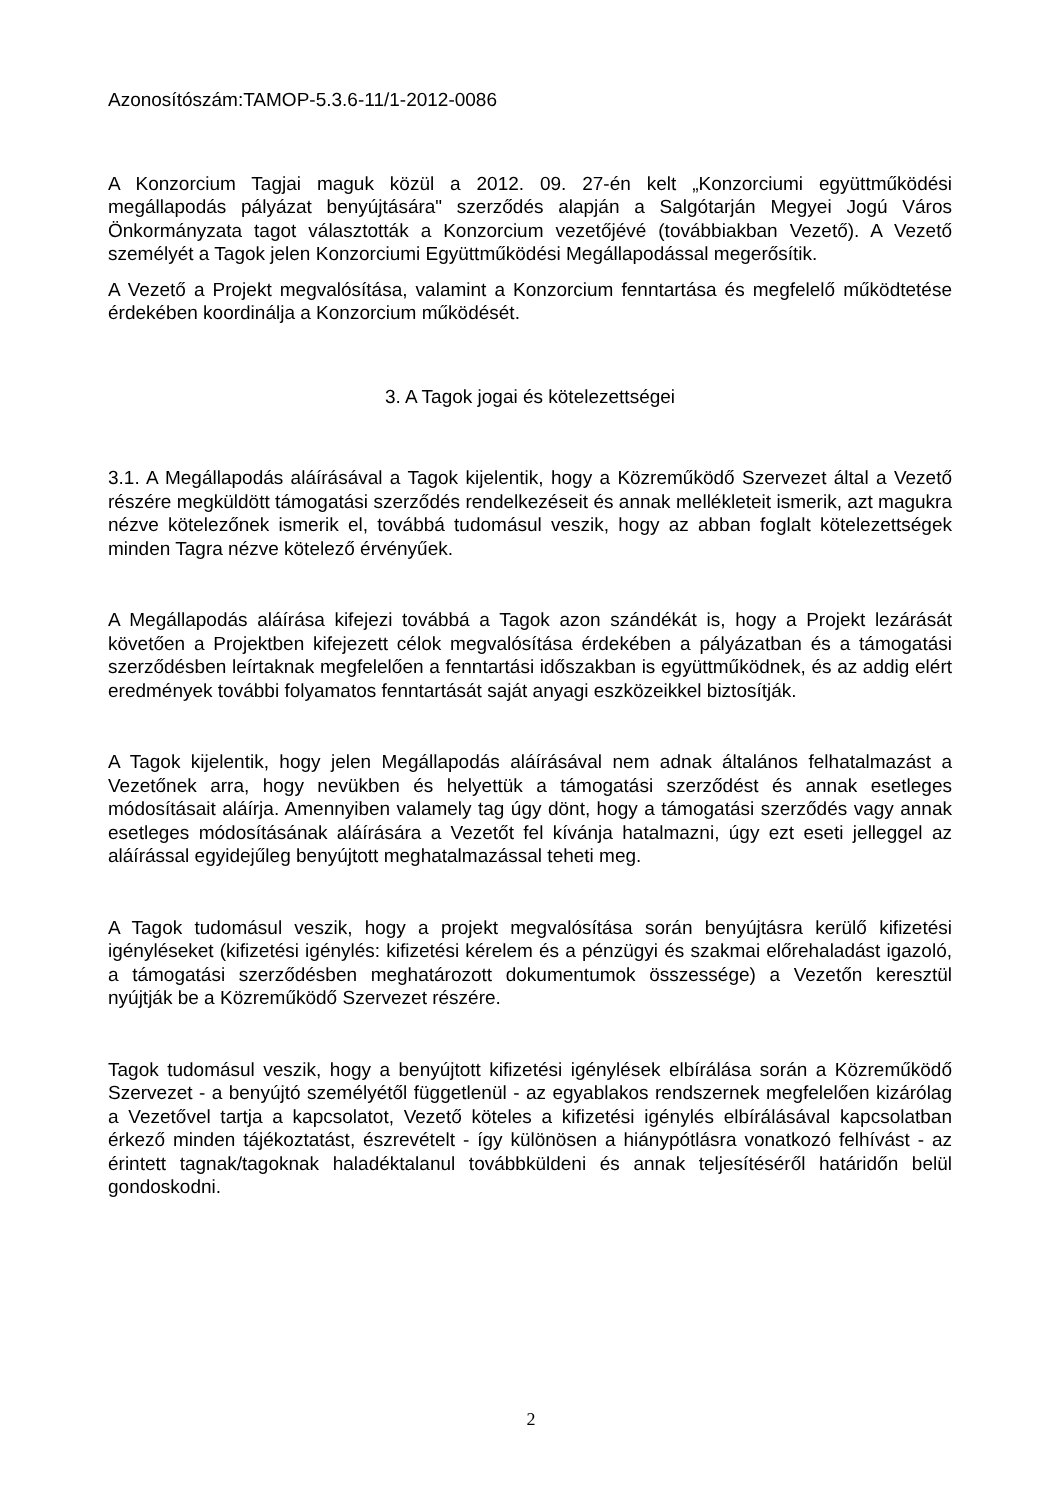Azonosítószám:TAMOP-5.3.6-11/1-2012-0086
A Konzorcium Tagjai maguk közül a 2012. 09. 27-én kelt „Konzorciumi együttműködési megállapodás pályázat benyújtására" szerződés alapján a Salgótarján Megyei Jogú Város Önkormányzata tagot választották a Konzorcium vezetőjévé (továbbiakban Vezető). A Vezető személyét a Tagok jelen Konzorciumi Együttműködési Megállapodással megerősítik.
A Vezető a Projekt megvalósítása, valamint a Konzorcium fenntartása és megfelelő működtetése érdekében koordinálja a Konzorcium működését.
3. A Tagok jogai és kötelezettségei
3.1. A Megállapodás aláírásával a Tagok kijelentik, hogy a Közreműködő Szervezet által a Vezető részére megküldött támogatási szerződés rendelkezéseit és annak mellékleteit ismerik, azt magukra nézve kötelezőnek ismerik el, továbbá tudomásul veszik, hogy az abban foglalt kötelezettségek minden Tagra nézve kötelező érvényűek.
A Megállapodás aláírása kifejezi továbbá a Tagok azon szándékát is, hogy a Projekt lezárását követően a Projektben kifejezett célok megvalósítása érdekében a pályázatban és a támogatási szerződésben leírtaknak megfelelően a fenntartási időszakban is együttműködnek, és az addig elért eredmények további folyamatos fenntartását saját anyagi eszközeikkel biztosítják.
A Tagok kijelentik, hogy jelen Megállapodás aláírásával nem adnak általános felhatalmazást a Vezetőnek arra, hogy nevükben és helyettük a támogatási szerződést és annak esetleges módosításait aláírja. Amennyiben valamely tag úgy dönt, hogy a támogatási szerződés vagy annak esetleges módosításának aláírására a Vezetőt fel kívánja hatalmazni, úgy ezt eseti jelleggel az aláírással egyidejűleg benyújtott meghatalmazással teheti meg.
A Tagok tudomásul veszik, hogy a projekt megvalósítása során benyújtásra kerülő kifizetési igényléseket (kifizetési igénylés: kifizetési kérelem és a pénzügyi és szakmai előrehaladást igazoló, a támogatási szerződésben meghatározott dokumentumok összessége) a Vezetőn keresztül nyújtják be a Közreműködő Szervezet részére.
Tagok tudomásul veszik, hogy a benyújtott kifizetési igénylések elbírálása során a Közreműködő Szervezet - a benyújtó személyétől függetlenül - az egyablakos rendszernek megfelelően kizárólag a Vezetővel tartja a kapcsolatot, Vezető köteles a kifizetési igénylés elbírálásával kapcsolatban érkező minden tájékoztatást, észrevételt - így különösen a hiánypótlásra vonatkozó felhívást - az érintett tagnak/tagoknak haladéktalanul továbbküldeni és annak teljesítéséről határidőn belül gondoskodni.
2